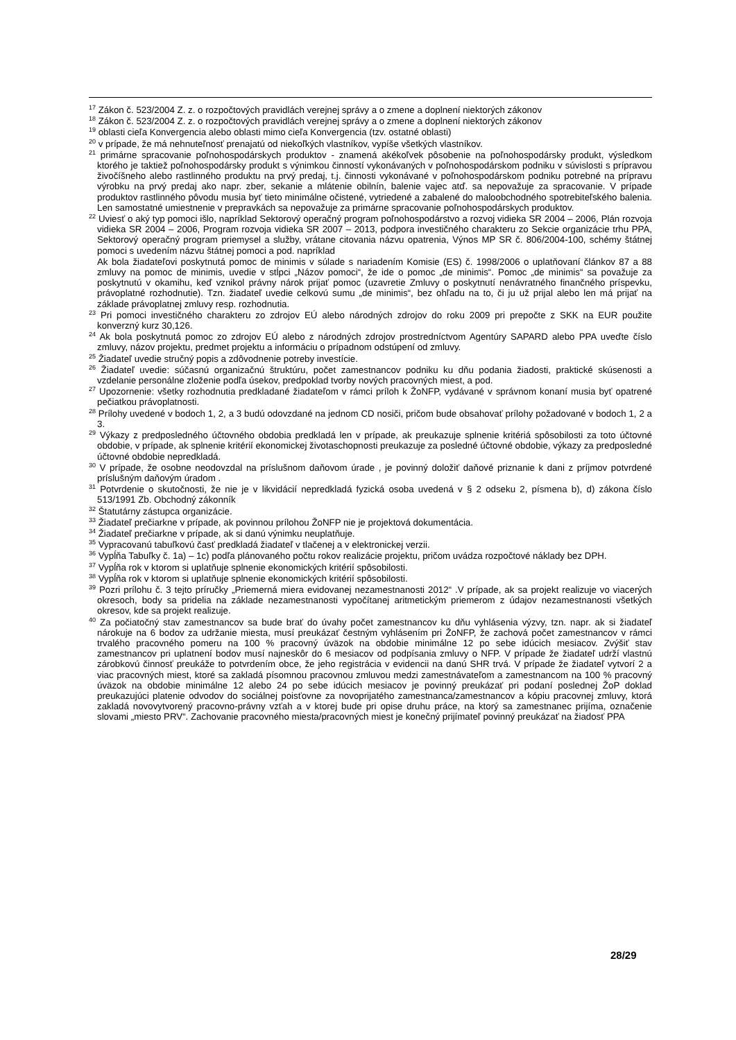<sup>17</sup> Zákon č. 523/2004 Z. z. o rozpočtových pravidlách verejnej správy a o zmene a doplnení niektorých zákonov
<sup>18</sup> Zákon č. 523/2004 Z. z. o rozpočtových pravidlách verejnej správy a o zmene a doplnení niektorých zákonov
<sup>19</sup> oblasti cieľa Konvergencia alebo oblasti mimo cieľa Konvergencia (tzv. ostatné oblasti)
<sup>20</sup> v prípade, že má nehnuteľnosť prenajatú od niekoľkých vlastníkov, vypíše všetkých vlastníkov.
<sup>21</sup> primárne spracovanie poľnohospodárskych produktov - znamená akékoľvek pôsobenie na poľnohospodársky produkt, výsledkom ktorého je taktiež poľnohospodársky produkt s výnimkou činností vykonávaných v poľnohospodárskom podniku v súvislosti s prípravou živočíšneho alebo rastlinného produktu na prvý predaj, t.j. činnosti vykonávané v poľnohospodárskom podniku potrebné na prípravu výrobku na prvý predaj ako napr. zber, sekanie a mlátenie obilnín, balenie vajec atď. sa nepovažuje za spracovanie. V prípade produktov rastlinného pôvodu musia byť tieto minimálne očistené, vytriedené a zabalené do maloobchodného spotrebiteľského balenia. Len samostatné umiestnenie v prepravkách sa nepovažuje za primárne spracovanie poľnohospodárskych produktov.
<sup>22</sup> Uviesť o aký typ pomoci išlo, napríklad Sektorový operačný program poľnohospodárstvo a rozvoj vidieka SR 2004 – 2006, Plán rozvoja vidieka SR 2004 – 2006, Program rozvoja vidieka SR 2007 – 2013, podpora investičného charakteru zo Sekcie organizácie trhu PPA, Sektorový operačný program priemysel a služby, vrátane citovania názvu opatrenia, Výnos MP SR č. 806/2004-100, schémy štátnej pomoci s uvedením názvu štátnej pomoci a pod. napríklad
Ak bola žiadateľovi poskytnutá pomoc de minimis v súlade s nariadením Komisie (ES) č. 1998/2006 o uplatňovaní článkov 87 a 88 zmluvy na pomoc de minimis, uvedie v stĺpci „Názov pomoci“, že ide o pomoc „de minimis“. Pomoc „de minimis“ sa považuje za poskytnutú v okamihu, keď vznikol právny nárok prijať pomoc (uzavretie Zmluvy o poskytnutí nenávratného finančného príspevku, právoplatné rozhodnutie). Tzn. žiadateľ uvedie celkovú sumu „de minimis“, bez ohľadu na to, či ju už prijal alebo len má prijať na základe právoplatnej zmluvy resp. rozhodnutia.
<sup>23</sup> Pri pomoci investičného charakteru zo zdrojov EÚ alebo národných zdrojov do roku 2009 pri prepočte z SKK na EUR použite konverzný kurz 30,126.
<sup>24</sup> Ak bola poskytnutá pomoc zo zdrojov EÚ alebo z národných zdrojov prostredníctvom Agentúry SAPARD alebo PPA uveďte číslo zmluvy, názov projektu, predmet projektu a informáciu o prípadnom odstúpení od zmluvy.
<sup>25</sup> Žiadateľ uvedie stručný popis a zdôvodnenie potreby investície.
<sup>26</sup> Žiadateľ uvedie: súčasnú organizačnú štruktúru, počet zamestnancov podniku ku dňu podania žiadosti, praktické skúsenosti a vzdelanie personálne zloženie podľa úsekov, predpoklad tvorby nových pracovných miest, a pod.
<sup>27</sup> Upozornenie: všetky rozhodnutia predkladané žiadateľom v rámci príloh k ŽoNFP, vydávané v správnom konaní musia byť opatrené pečiatkou právoplatnosti.
<sup>28</sup> Prílohy uvedené v bodoch 1, 2, a 3 budú odovzdané na jednom CD nosiči, pričom bude obsahovať prílohy požadované v bodoch 1, 2 a 3.
<sup>29</sup> Výkazy z predposledného účtovného obdobia predkladá len v prípade, ak preukazuje splnenie kritériá spôsobilosti za toto účtovné obdobie, v prípade, ak splnenie kritérií ekonomickej životaschopnosti preukazuje za posledné účtovné obdobie, výkazy za predposledné účtovné obdobie nepredkladá.
<sup>30</sup> V prípade, že osobne neodovzdal na príslušnom daňovom úrade , je povinný doložiť daňové priznanie k dani z príjmov potvrdené príslušným daňovým úradom .
<sup>31</sup> Potvrdenie o skutočnosti, že nie je v likvidácií nepredkladá fyzická osoba uvedená v § 2 odseku 2, písmena b), d) zákona číslo 513/1991 Zb. Obchodný zákonník
<sup>32</sup> Štatutárny zástupca organizácie.
<sup>33</sup> Žiadateľ prečiarkne v prípade, ak povinnou prílohou ŽoNFP nie je projektová dokumentácia.
<sup>34</sup> Žiadateľ prečiarkne v prípade, ak si danú výnimku neuplatňuje.
<sup>35</sup> Vypracovanú tabuľkovú časť predkladá žiadateľ v tlačenej a v elektronickej verzii.
<sup>36</sup> Vypĺňa Tabuľky č. 1a) – 1c) podľa plánovaného počtu rokov realizácie projektu, pričom uvádza rozpočtové náklady bez DPH.
<sup>37</sup> Vypĺňa rok v ktorom si uplatňuje splnenie ekonomických kritérií spôsobilosti.
<sup>38</sup> Vypĺňa rok v ktorom si uplatňuje splnenie ekonomických kritérií spôsobilosti.
<sup>39</sup> Pozri prílohu č. 3 tejto príručky „Priemerná miera evidovanej nezamestnanosti 2012“ .V prípade, ak sa projekt realizuje vo viacerých okresoch, body sa pridelia na základe nezamestnanosti vypočítanej aritmetickým priemerom z údajov nezamestnanosti všetkých okresov, kde sa projekt realizuje.
<sup>40</sup> Za počiatočný stav zamestnancov sa bude brať do úvahy počet zamestnancov ku dňu vyhlásenia výzvy, tzn. napr. ak si žiadateľ nárokuje na 6 bodov za udržanie miesta, musí preukázať čestným vyhlásením pri ŽoNFP, že zachová počet zamestnancov v rámci trvalého pracovného pomeru na 100 % pracovný úväzok na obdobie minimálne 12 po sebe idúcich mesiacov. Zvýšiť stav zamestnancov pri uplatnení bodov musí najneskôr do 6 mesiacov od podpísania zmluvy o NFP. V prípade že žiadateľ udrží vlastnú zárobkovú činnosť preukáže to potvrdením obce, že jeho registrácia v evidencii na danú SHR trvá. V prípade že žiadateľ vytvorí 2 a viac pracovných miest, ktoré sa zakladá písomnou pracovnou zmluvou medzi zamestnávateľom a zamestnancom na 100 % pracovný úväzok na obdobie minimálne 12 alebo 24 po sebe idúcich mesiacov je povinný preukázať pri podaní poslednej ŽoP doklad preukazujúci platenie odvodov do sociálnej poisťovne za novoprijatého zamestnanca/zamestnancov a kópiu pracovnej zmluvy, ktorá zakladá novovytvorený pracovno-právny vzťah a v ktorej bude pri opise druhu práce, na ktorý sa zamestnanec prijíma, označenie slovami „miesto PRV“. Zachovanie pracovného miesta/pracovných miest je konečný prijímateľ povinný preukázať na žiadosť PPA
28/29